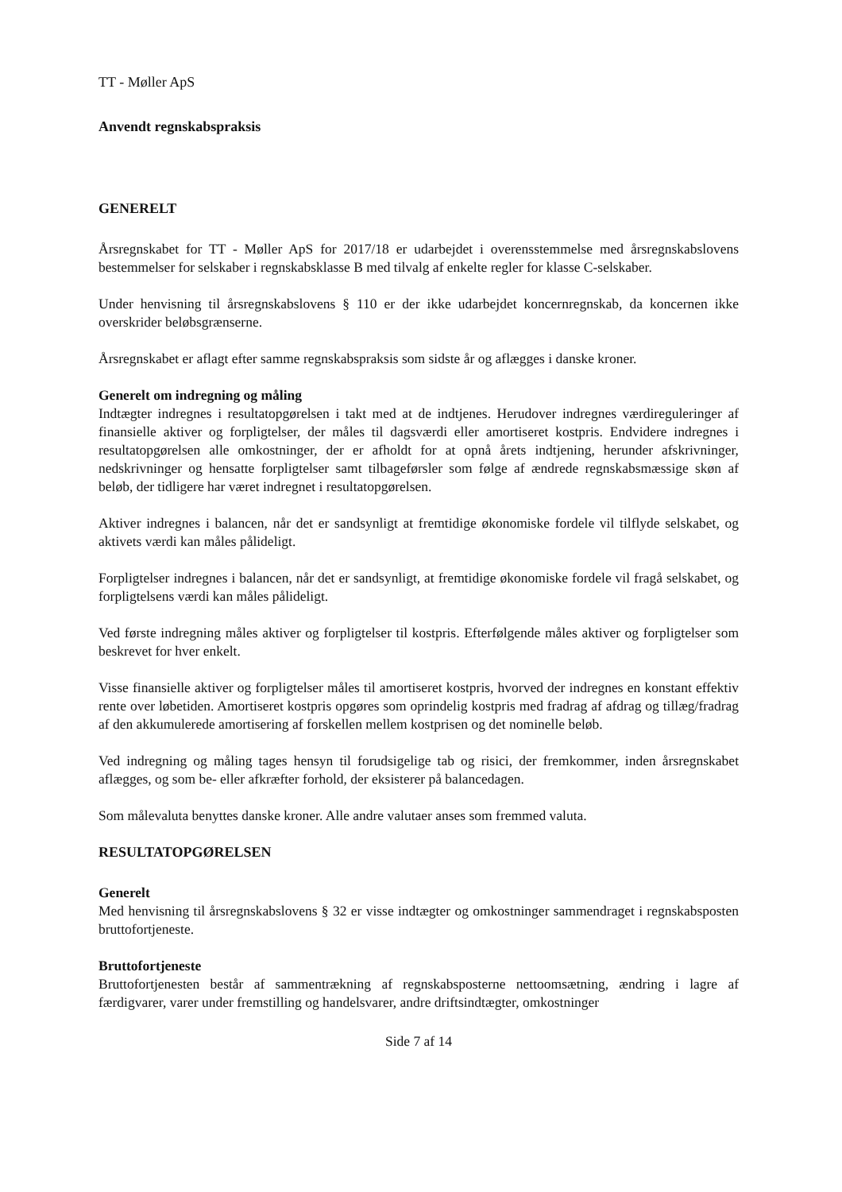TT - Møller ApS
Anvendt regnskabspraksis
GENERELT
Årsregnskabet for TT - Møller ApS for 2017/18 er udarbejdet i overensstemmelse med årsregnskabslovens bestemmelser for selskaber i regnskabsklasse B med tilvalg af enkelte regler for klasse C-selskaber.
Under henvisning til årsregnskabslovens § 110 er der ikke udarbejdet koncernregnskab, da koncernen ikke overskrider beløbsgrænserne.
Årsregnskabet er aflagt efter samme regnskabspraksis som sidste år og aflægges i danske kroner.
Generelt om indregning og måling
Indtægter indregnes i resultatopgørelsen i takt med at de indtjenes. Herudover indregnes værdireguleringer af finansielle aktiver og forpligtelser, der måles til dagsværdi eller amortiseret kostpris. Endvidere indregnes i resultatopgørelsen alle omkostninger, der er afholdt for at opnå årets indtjening, herunder afskrivninger, nedskrivninger og hensatte forpligtelser samt tilbageførsler som følge af ændrede regnskabsmæssige skøn af beløb, der tidligere har været indregnet i resultatopgørelsen.
Aktiver indregnes i balancen, når det er sandsynligt at fremtidige økonomiske fordele vil tilflyde selskabet, og aktivets værdi kan måles pålideligt.
Forpligtelser indregnes i balancen, når det er sandsynligt, at fremtidige økonomiske fordele vil fragå selskabet, og forpligtelsens værdi kan måles pålideligt.
Ved første indregning måles aktiver og forpligtelser til kostpris. Efterfølgende måles aktiver og forpligtelser som beskrevet for hver enkelt.
Visse finansielle aktiver og forpligtelser måles til amortiseret kostpris, hvorved der indregnes en konstant effektiv rente over løbetiden. Amortiseret kostpris opgøres som oprindelig kostpris med fradrag af afdrag og tillæg/fradrag af den akkumulerede amortisering af forskellen mellem kostprisen og det nominelle beløb.
Ved indregning og måling tages hensyn til forudsigelige tab og risici, der fremkommer, inden årsregnskabet aflægges, og som be- eller afkræfter forhold, der eksisterer på balancedagen.
Som målevaluta benyttes danske kroner. Alle andre valutaer anses som fremmed valuta.
RESULTATOPGØRELSEN
Generelt
Med henvisning til årsregnskabslovens § 32 er visse indtægter og omkostninger sammendraget i regnskabsposten bruttofortjeneste.
Bruttofortjeneste
Bruttofortjenesten består af sammentrækning af regnskabsposterne nettoomsætning, ændring i lagre af færdigvarer, varer under fremstilling og handelsvarer, andre driftsindtægter, omkostninger
Side 7 af 14